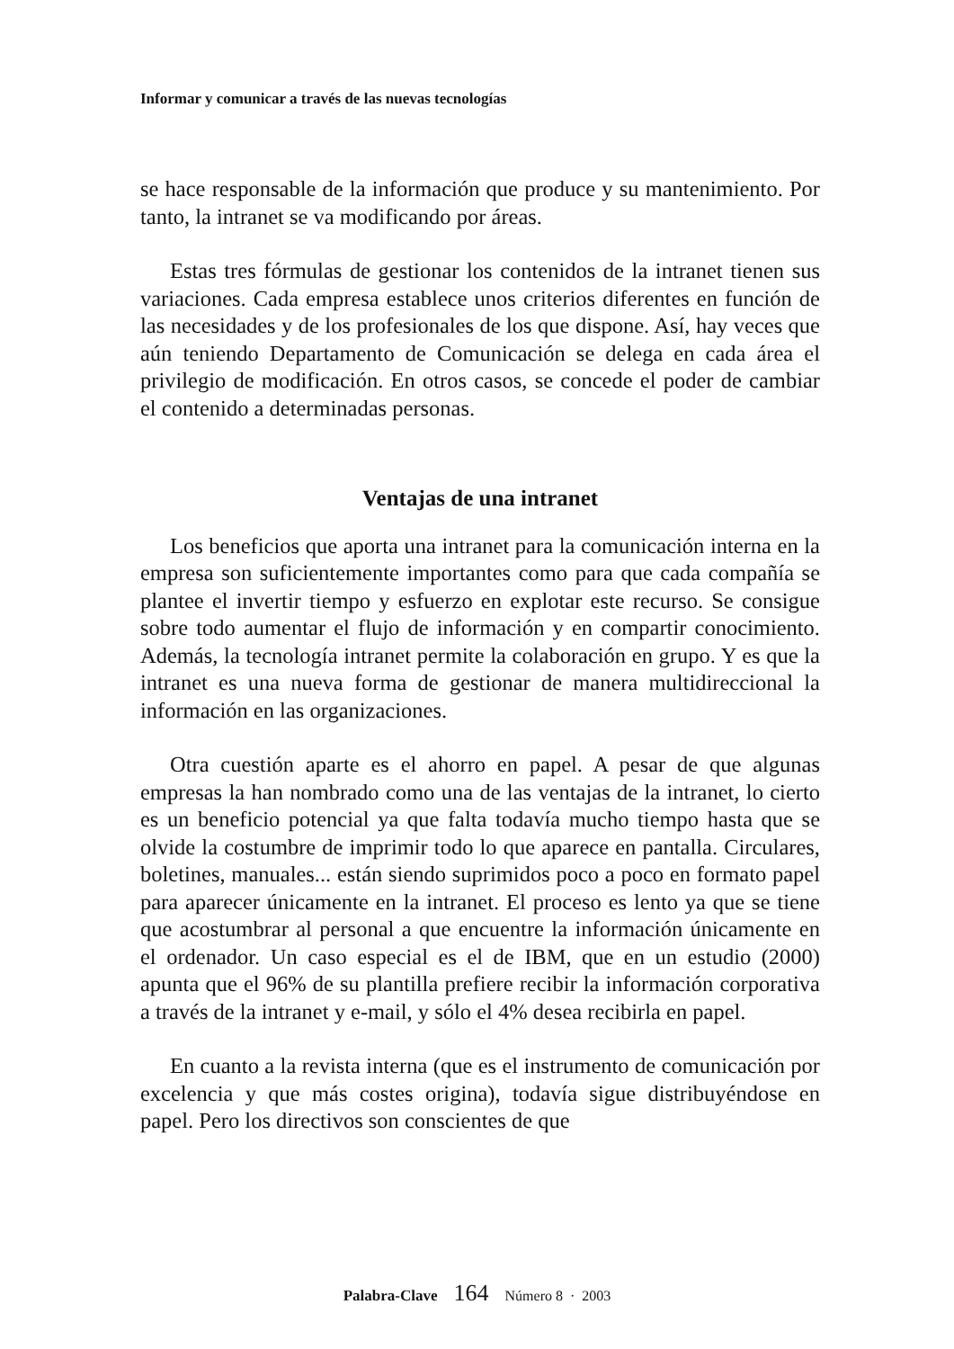Informar y comunicar a través de las nuevas tecnologías
se hace responsable de la información que produce y su mantenimiento. Por tanto, la intranet se va modificando por áreas.
Estas tres fórmulas de gestionar los contenidos de la intranet tienen sus variaciones. Cada empresa establece unos criterios diferentes en función de las necesidades y de los profesionales de los que dispone. Así, hay veces que aún teniendo Departamento de Comunicación se delega en cada área el privilegio de modificación. En otros casos, se concede el poder de cambiar el contenido a determinadas personas.
Ventajas de una intranet
Los beneficios que aporta una intranet para la comunicación interna en la empresa son suficientemente importantes como para que cada compañía se plantee el invertir tiempo y esfuerzo en explotar este recurso. Se consigue sobre todo aumentar el flujo de información y en compartir conocimiento. Además, la tecnología intranet permite la colaboración en grupo. Y es que la intranet es una nueva forma de gestionar de manera multidireccional la información en las organizaciones.
Otra cuestión aparte es el ahorro en papel. A pesar de que algunas empresas la han nombrado como una de las ventajas de la intranet, lo cierto es un beneficio potencial ya que falta todavía mucho tiempo hasta que se olvide la costumbre de imprimir todo lo que aparece en pantalla. Circulares, boletines, manuales... están siendo suprimidos poco a poco en formato papel para aparecer únicamente en la intranet. El proceso es lento ya que se tiene que acostumbrar al personal a que encuentre la información únicamente en el ordenador. Un caso especial es el de IBM, que en un estudio (2000) apunta que el 96% de su plantilla prefiere recibir la información corporativa a través de la intranet y e-mail, y sólo el 4% desea recibirla en papel.
En cuanto a la revista interna (que es el instrumento de comunicación por excelencia y que más costes origina), todavía sigue distribuyéndose en papel. Pero los directivos son conscientes de que
Palabra-Clave 164 Número 8 · 2003